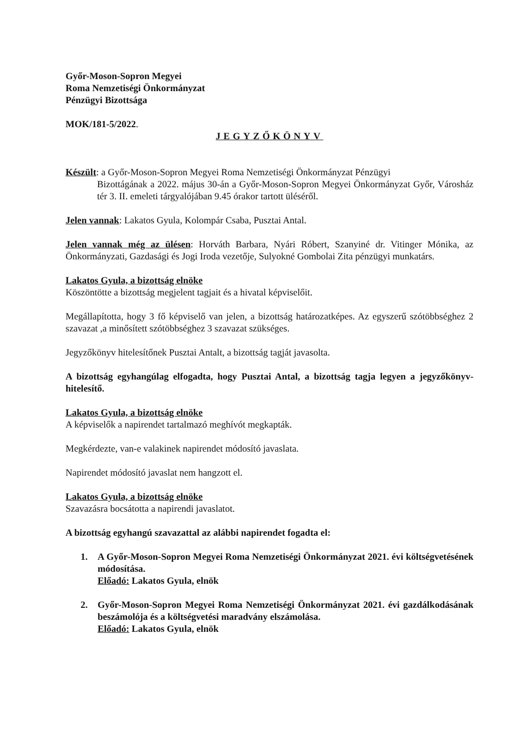Győr-Moson-Sopron Megyei
Roma Nemzetiségi Önkormányzat
Pénzügyi Bizottsága
MOK/181-5/2022.
JEGYZŐKÖNYV
Készült: a Győr-Moson-Sopron Megyei Roma Nemzetiségi Önkormányzat Pénzügyi
Bizottágának a 2022. május 30-án a Győr-Moson-Sopron Megyei Önkormányzat Győr, Városház tér 3. II. emeleti tárgyalójában 9.45 órakor tartott üléséről.
Jelen vannak: Lakatos Gyula, Kolompár Csaba, Pusztai Antal.
Jelen vannak még az ülésen: Horváth Barbara, Nyári Róbert, Szanyiné dr. Vitinger Mónika, az Önkormányzati, Gazdasági és Jogi Iroda vezetője, Sulyokné Gombolai Zita pénzügyi munkatárs.
Lakatos Gyula, a bizottság elnöke
Köszöntötte a bizottság megjelent tagjait és a hivatal képviselőit.
Megállapította, hogy 3 fő képviselő van jelen, a bizottság határozatképes. Az egyszerű szótöbbséghez 2 szavazat ,a minősített szótöbbséghez 3 szavazat szükséges.
Jegyzőkönyv hitelesítőnek Pusztai Antalt, a bizottság tagját javasolta.
A bizottság egyhangúlag elfogadta, hogy Pusztai Antal, a bizottság tagja legyen a jegyzőkönyv-hitelesítő.
Lakatos Gyula, a bizottság elnöke
A képviselők a napirendet tartalmazó meghívót megkapták.
Megkérdezte, van-e valakinek napirendet módosító javaslata.
Napirendet módosító javaslat nem hangzott el.
Lakatos Gyula, a bizottság elnöke
Szavazásra bocsátotta a napirendi javaslatot.
A bizottság egyhangú szavazattal az alábbi napirendet fogadta el:
1. A Győr-Moson-Sopron Megyei Roma Nemzetiségi Önkormányzat 2021. évi költségvetésének módosítása.
Előadó: Lakatos Gyula, elnök
2. Győr-Moson-Sopron Megyei Roma Nemzetiségi Önkormányzat 2021. évi gazdálkodásának beszámolója és a költségvetési maradvány elszámolása.
Előadó: Lakatos Gyula, elnök